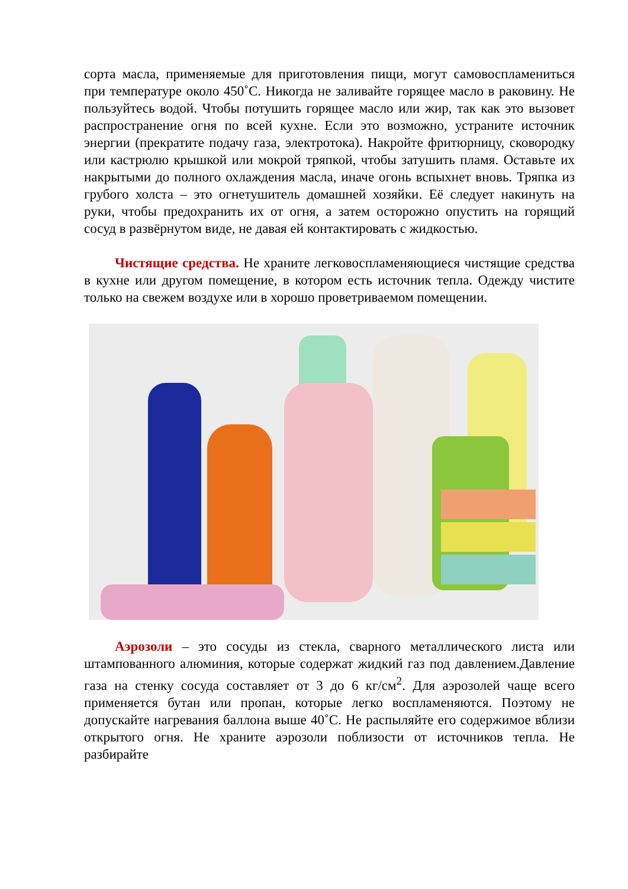сорта масла, применяемые для приготовления пищи, могут само­воспламениться при температуре около 450˚С. Никогда не заливайте горящее масло в раковину. Не пользуйтесь водой. Чтобы потушить горящее масло или жир, так как это вызовет распространение огня по всей кухне. Если это возможно, устраните источник энергии (прекратите подачу газа, электротока). Накройте фритюрницу, ско­вородку или кастрюлю крышкой или мокрой тряпкой, чтобы затушить пламя. Оставьте их накрытыми до полного охлаждения масла, иначе огонь вспыхнет вновь. Тряпка из грубого холста – это огнетушитель домашней хозяйки. Её следует накинуть на руки, чтобы предохранить их от огня, а затем осторожно опустить на горящий сосуд в развёрнутом виде, не давая ей контактировать с жидкостью.
Чистящие средства. Не храните легковоспламеняющиеся чистящие средства в кухне или другом помещение, в котором есть источник тепла. Одежду чистите только на свежем воздухе или в хорошо проветриваемом помещении.
Аэрозоли – это сосуды из стекла, сварного металлического листа или штампованного алюминия, которые содержат жидкий газ под давлением.Давление газа на стенку сосуда составляет от 3 до 6 кг/см<sup>2</sup>. Для аэрозолей чаще всего применяется бутан или пропан, которые легко воспламеняются. Поэтому не допускайте нагревания баллона выше 40˚С. Не распыляйте его содержимое вблизи открытого огня. Не храните аэрозоли поблизости от источников тепла. Не разбирайте